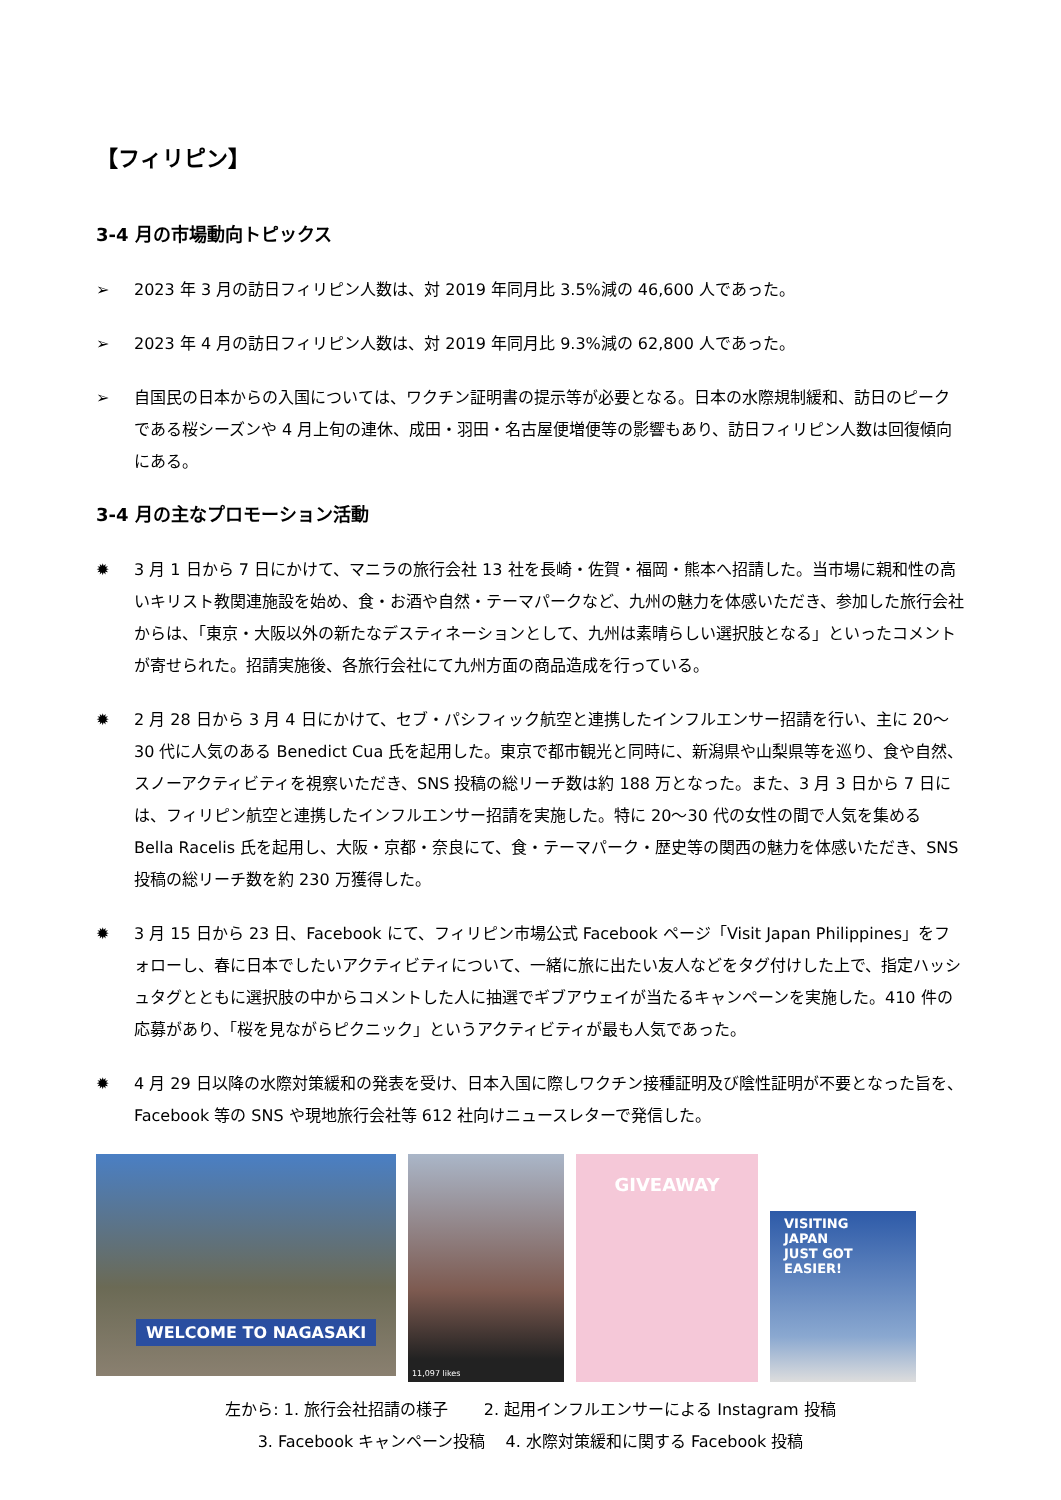【フィリピン】
3-4 月の市場動向トピックス
➢ 2023 年 3 月の訪日フィリピン人数は、対 2019 年同月比 3.5%減の 46,600 人であった。
➢ 2023 年 4 月の訪日フィリピン人数は、対 2019 年同月比 9.3%減の 62,800 人であった。
➢ 自国民の日本からの入国については、ワクチン証明書の提示等が必要となる。日本の水際規制緩和、訪日のピークである桜シーズンや 4 月上旬の連休、成田・羽田・名古屋便増便等の影響もあり、訪日フィリピン人数は回復傾向にある。
3-4 月の主なプロモーション活動
✹ 3 月 1 日から 7 日にかけて、マニラの旅行会社 13 社を長崎・佐賀・福岡・熊本へ招請した。当市場に親和性の高いキリスト教関連施設を始め、食・お酒や自然・テーマパークなど、九州の魅力を体感いただき、参加した旅行会社からは、「東京・大阪以外の新たなデスティネーションとして、九州は素晴らしい選択肢となる」といったコメントが寄せられた。招請実施後、各旅行会社にて九州方面の商品造成を行っている。
✹ 2 月 28 日から 3 月 4 日にかけて、セブ・パシフィック航空と連携したインフルエンサー招請を行い、主に 20～30 代に人気のある Benedict Cua 氏を起用した。東京で都市観光と同時に、新潟県や山梨県等を巡り、食や自然、スノーアクティビティを視察いただき、SNS 投稿の総リーチ数は約 188 万となった。また、3 月 3 日から 7 日には、フィリピン航空と連携したインフルエンサー招請を実施した。特に 20～30 代の女性の間で人気を集める Bella Racelis 氏を起用し、大阪・京都・奈良にて、食・テーマパーク・歴史等の関西の魅力を体感いただき、SNS 投稿の総リーチ数を約 230 万獲得した。
✹ 3 月 15 日から 23 日、Facebook にて、フィリピン市場公式 Facebook ページ「Visit Japan Philippines」をフォローし、春に日本でしたいアクティビティについて、一緒に旅に出たい友人などをタグ付けした上で、指定ハッシュタグとともに選択肢の中からコメントした人に抽選でギブアウェイが当たるキャンペーンを実施した。410 件の応募があり、「桜を見ながらピクニック」というアクティビティが最も人気であった。
✹ 4 月 29 日以降の水際対策緩和の発表を受け、日本入国に際しワクチン接種証明及び陰性証明が不要となった旨を、Facebook 等の SNS や現地旅行会社等 612 社向けニュースレターで発信した。
WELCOME TO NAGASAKI
11,097 likes
GIVEAWAY
VISITING
JAPAN
JUST GOT
EASIER!
左から: 1. 旅行会社招請の様子 2. 起用インフルエンサーによる Instagram 投稿
3. Facebook キャンペーン投稿 4. 水際対策緩和に関する Facebook 投稿